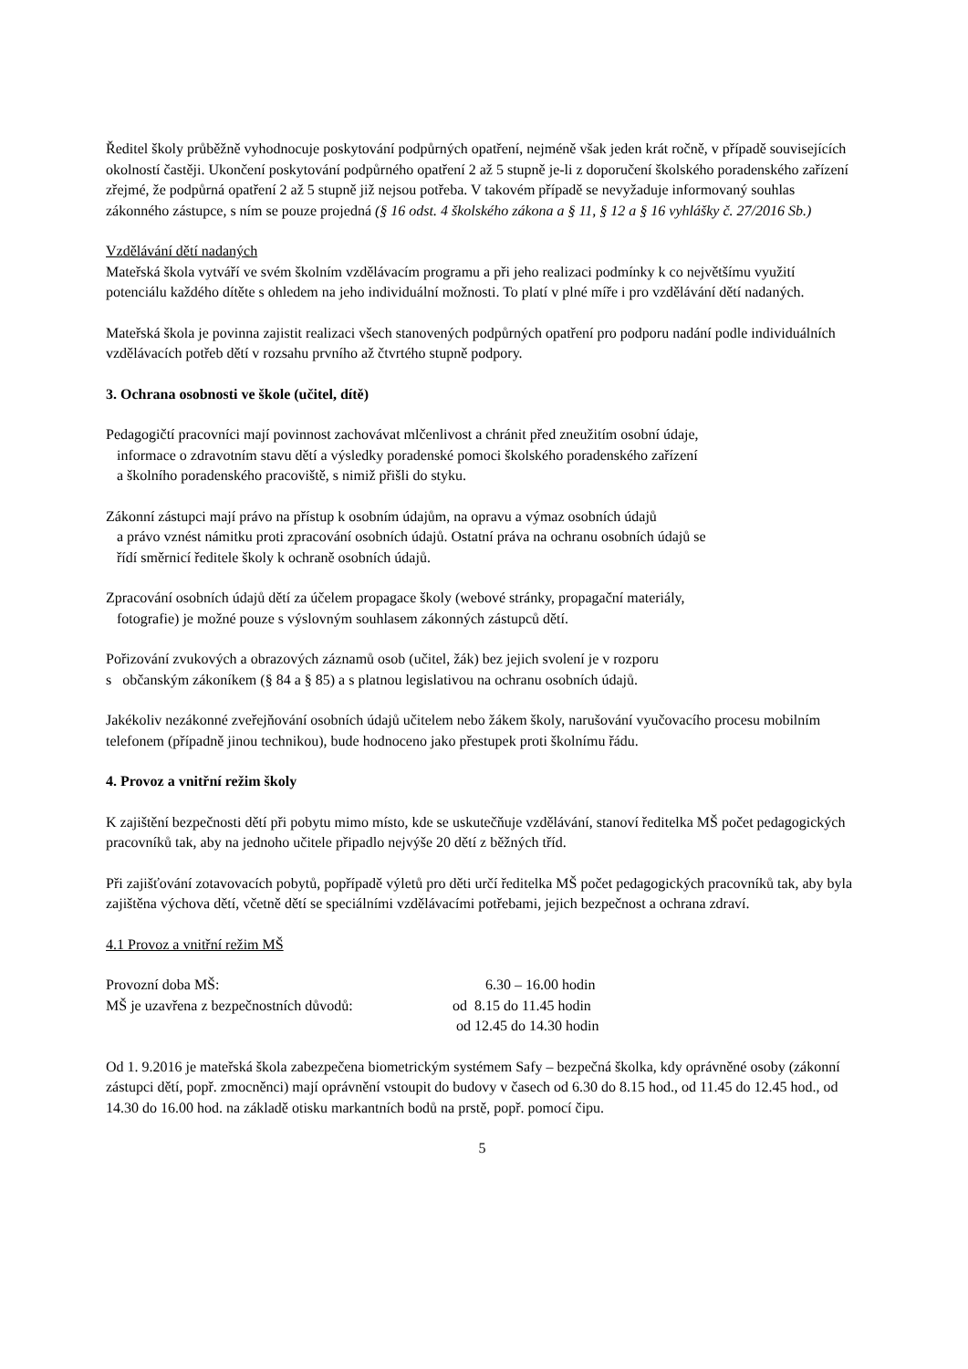Ředitel školy průběžně vyhodnocuje poskytování podpůrných opatření, nejméně však jeden krát ročně, v případě souvisejících okolností častěji. Ukončení poskytování podpůrného opatření 2 až 5 stupně je-li z doporučení školského poradenského zařízení zřejmé, že podpůrná opatření 2 až 5 stupně již nejsou potřeba. V takovém případě se nevyžaduje informovaný souhlas zákonného zástupce, s ním se pouze projedná (§ 16 odst. 4 školského zákona a § 11, § 12 a § 16 vyhlášky č. 27/2016 Sb.)
Vzdělávání dětí nadaných
Mateřská škola vytváří ve svém školním vzdělávacím programu a při jeho realizaci podmínky k co největšímu využití potenciálu každého dítěte s ohledem na jeho individuální možnosti. To platí v plné míře i pro vzdělávání dětí nadaných.
Mateřská škola je povinna zajistit realizaci všech stanovených podpůrných opatření pro podporu nadání podle individuálních vzdělávacích potřeb dětí v rozsahu prvního až čtvrtého stupně podpory.
3. Ochrana osobnosti ve škole (učitel, dítě)
Pedagogičtí pracovníci mají povinnost zachovávat mlčenlivost a chránit před zneužitím osobní údaje,
informace o zdravotním stavu dětí a výsledky poradenské pomoci školského poradenského zařízení
a školního poradenského pracoviště, s nimiž přišli do styku.
Zákonní zástupci mají právo na přístup k osobním údajům, na opravu a výmaz osobních údajů
a právo vznést námitku proti zpracování osobních údajů. Ostatní práva na ochranu osobních údajů se
řídí směrnicí ředitele školy k ochraně osobních údajů.
Zpracování osobních údajů dětí za účelem propagace školy (webové stránky, propagační materiály,
fotografie) je možné pouze s výslovným souhlasem zákonných zástupců dětí.
Pořizování zvukových a obrazových záznamů osob (učitel, žák) bez jejich svolení je v rozporu
s občanským zákoníkem (§ 84 a § 85) a s platnou legislativou na ochranu osobních údajů.
Jakékoliv nezákonné zveřejňování osobních údajů učitelem nebo žákem školy, narušování vyučovacího procesu mobilním telefonem (případně jinou technikou), bude hodnoceno jako přestupek proti školnímu řádu.
4. Provoz a vnitřní režim školy
K zajištění bezpečnosti dětí při pobytu mimo místo, kde se uskutečňuje vzdělávání, stanoví ředitelka MŠ počet pedagogických pracovníků tak, aby na jednoho učitele připadlo nejvýše 20 dětí z běžných tříd.
Při zajišťování zotavovacích pobytů, popřípadě výletů pro děti určí ředitelka MŠ počet pedagogických pracovníků tak, aby byla zajištěna výchova dětí, včetně dětí se speciálními vzdělávacími potřebami, jejich bezpečnost a ochrana zdraví.
4.1 Provoz a vnitřní režim MŠ
| Provozní doba MŠ: | 6.30 – 16.00 hodin |
| MŠ je uzavřena z bezpečnostních důvodů: | od 8.15 do 11.45 hodin |
| | od 12.45 do 14.30 hodin |
Od 1. 9.2016 je mateřská škola zabezpečena biometrickým systémem Safy – bezpečná školka, kdy oprávněné osoby (zákonní zástupci dětí, popř. zmocněnci) mají oprávnění vstoupit do budovy v časech od 6.30 do 8.15 hod., od 11.45 do 12.45 hod., od 14.30 do 16.00 hod. na základě otisku markantních bodů na prstě, popř. pomocí čipu.
5